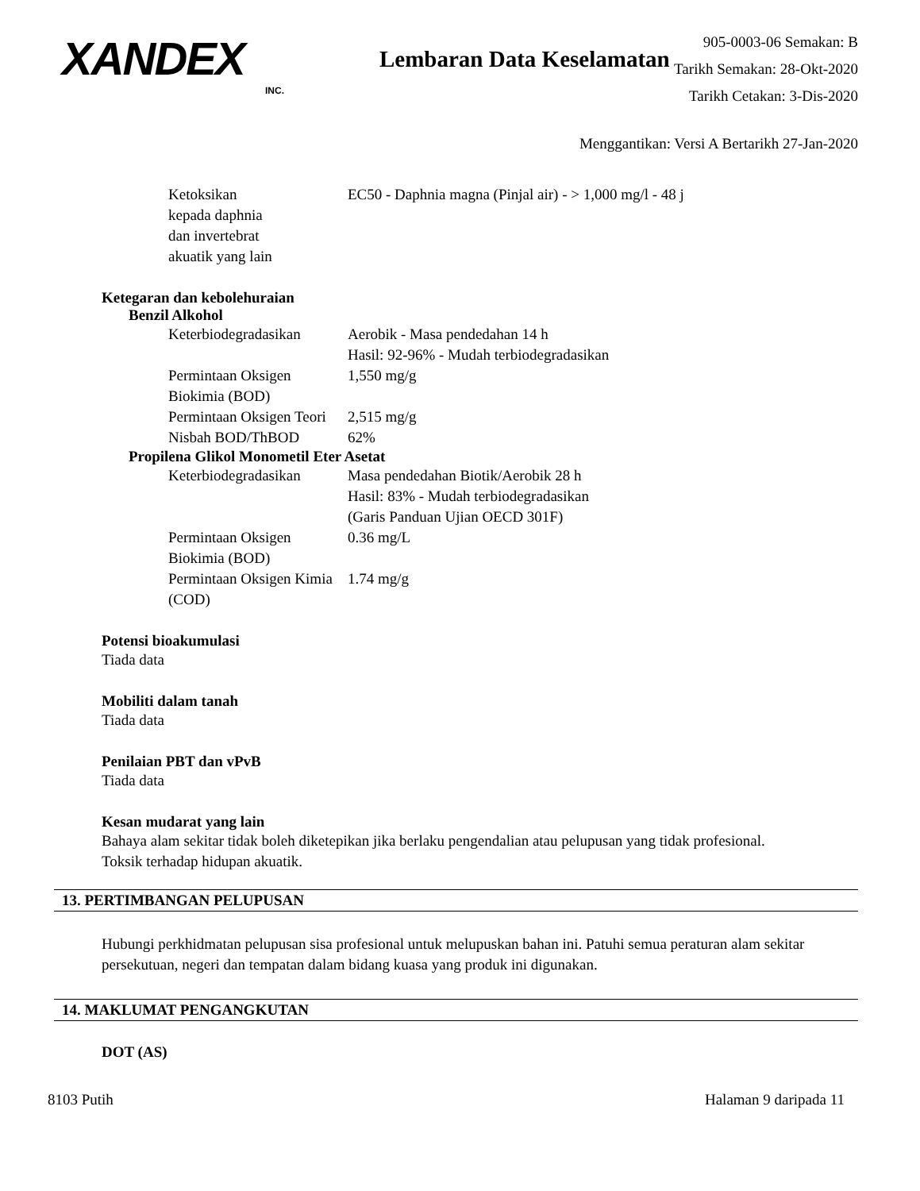XANDEX
INC.
Lembaran Data Keselamatan
905-0003-06 Semakan: B
Tarikh Semakan: 28-Okt-2020
Tarikh Cetakan: 3-Dis-2020
Menggantikan: Versi A Bertarikh 27-Jan-2020
| Ketoksikan kepada daphnia dan invertebrat akuatik yang lain | EC50 - Daphnia magna (Pinjal air) - > 1,000 mg/l - 48 j |
Ketegaran dan kebolehuraian
Benzil Alkohol
| Keterbiodegradasikan | Aerobik - Masa pendedahan 14 h Hasil: 92-96% - Mudah terbiodegradasikan |
| Permintaan Oksigen Biokimia (BOD) | 1,550 mg/g |
| Permintaan Oksigen Teori | 2,515 mg/g |
| Nisbah BOD/ThBOD | 62% |
Propilena Glikol Monometil Eter Asetat
| Keterbiodegradasikan | Masa pendedahan Biotik/Aerobik 28 h Hasil: 83% - Mudah terbiodegradasikan (Garis Panduan Ujian OECD 301F) |
| Permintaan Oksigen Biokimia (BOD) | 0.36 mg/L |
| Permintaan Oksigen Kimia (COD) | 1.74 mg/g |
Potensi bioakumulasi
Tiada data
Mobiliti dalam tanah
Tiada data
Penilaian PBT dan vPvB
Tiada data
Kesan mudarat yang lain
Bahaya alam sekitar tidak boleh diketepikan jika berlaku pengendalian atau pelupusan yang tidak profesional.
Toksik terhadap hidupan akuatik.
13. PERTIMBANGAN PELUPUSAN
Hubungi perkhidmatan pelupusan sisa profesional untuk melupuskan bahan ini. Patuhi semua peraturan alam sekitar persekutuan, negeri dan tempatan dalam bidang kuasa yang produk ini digunakan.
14. MAKLUMAT PENGANGKUTAN
DOT (AS)
8103 Putih Halaman 9 daripada 11